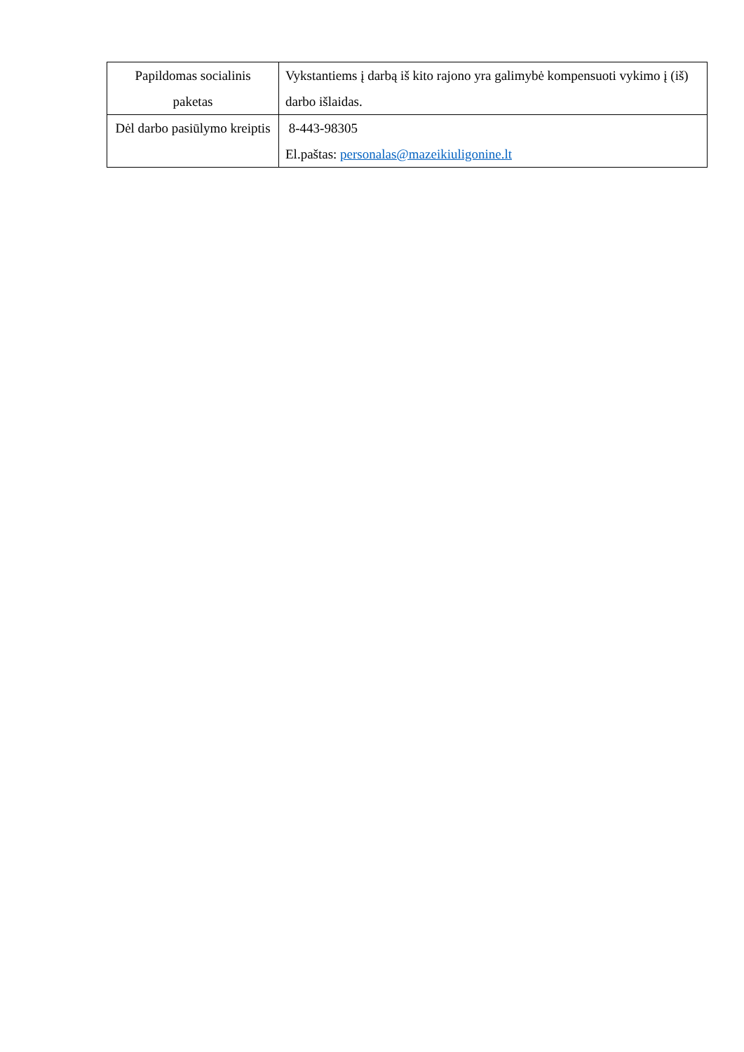| Papildomas socialinis paketas | Vykstantiems į darbą iš kito rajono yra galimybė kompensuoti vykimo į (iš) darbo išlaidas. |
| Dėl darbo pasiūlymo kreiptis | 8-443-98305 El.paštas: personalas@mazeikiuligonine.lt |